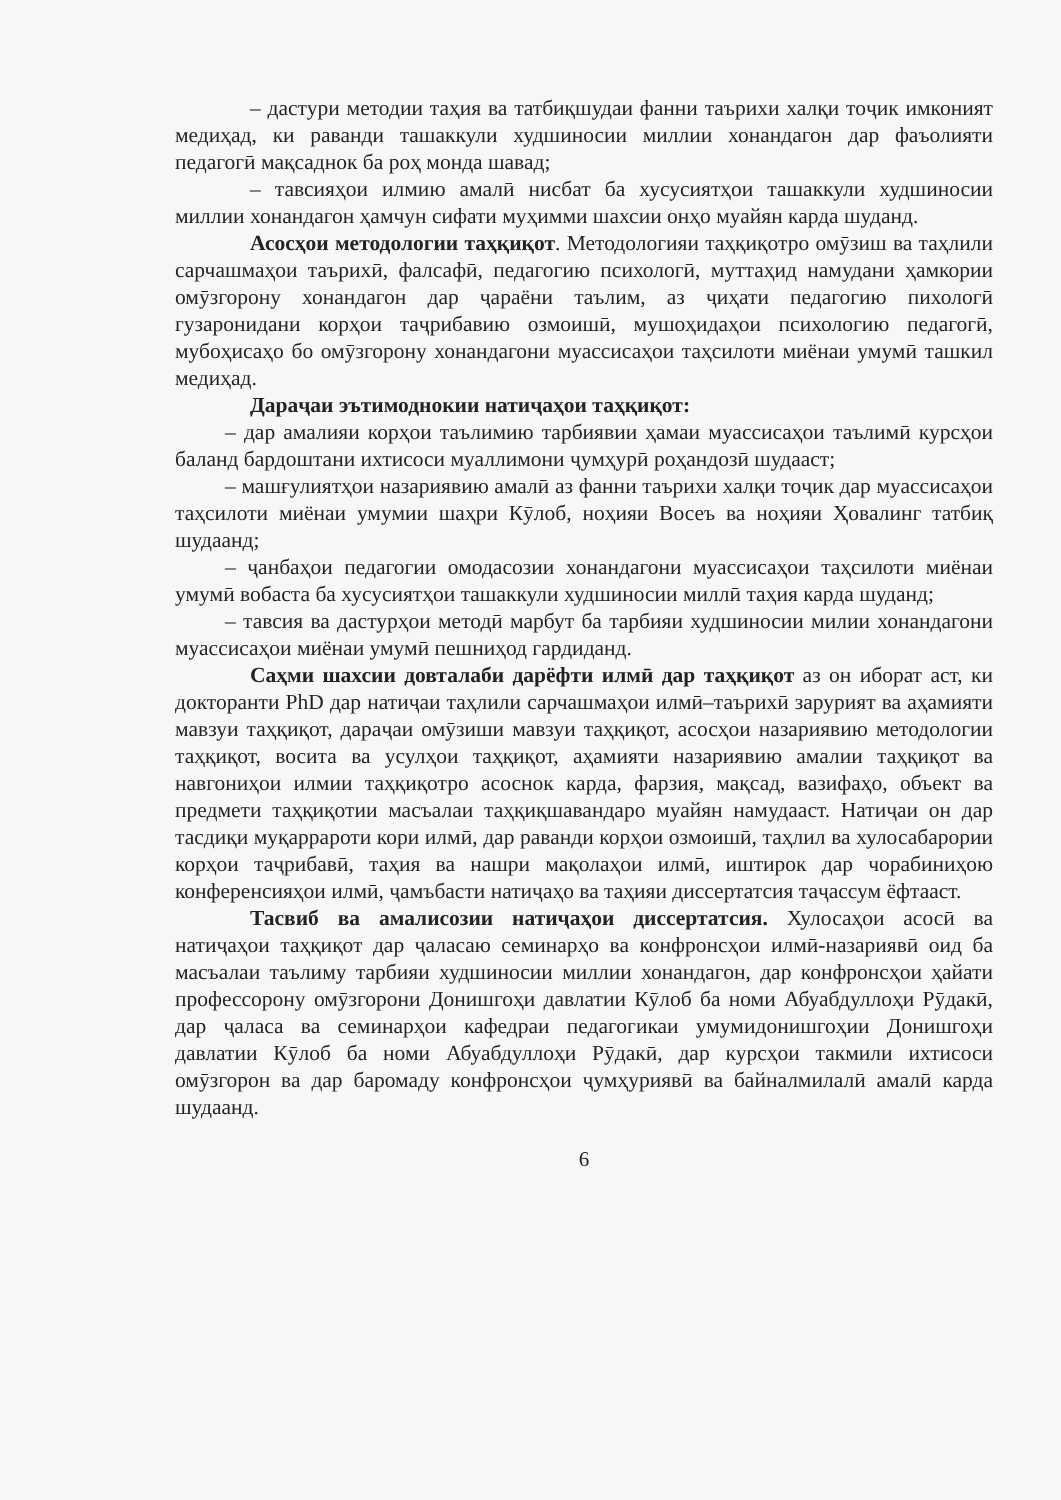– дастури методии таҳия ва татбиқшудаи фанни таърихи халқи тоҷик имконият медиҳад, ки раванди ташаккули худшиносии миллии хонандагон дар фаъолияти педагогӣ мақсаднок ба роҳ монда шавад;
– тавсияҳои илмию амалӣ нисбат ба хусусиятҳои ташаккули худшиносии миллии хонандагон ҳамчун сифати муҳимми шахсии онҳо муайян карда шуданд.
Асосҳои методологии таҳқиқот. Методологияи таҳқиқотро омӯзиш ва таҳлили сарчашмаҳои таърихӣ, фалсафӣ, педагогию психологӣ, муттаҳид намудани ҳамкории омӯзгорону хонандагон дар ҷараёни таълим, аз ҷиҳати педагогию пихологӣ гузаронидани корҳои таҷрибавию озмоишӣ, мушоҳидаҳои психологию педагогӣ, мубоҳисаҳо бо омӯзгорону хонандагони муассисаҳои таҳсилоти миёнаи умумӣ ташкил медиҳад.
Дараҷаи эътимоднокии натиҷаҳои таҳқиқот:
– дар амалияи корҳои таълимию тарбиявии ҳамаи муассисаҳои таълимӣ курсҳои баланд бардоштани ихтисоси муаллимони ҷумҳурӣ роҳандозӣ шудааст;
– машғулиятҳои назариявию амалӣ аз фанни таърихи халқи тоҷик дар муассисаҳои таҳсилоти миёнаи умумии шаҳри Кӯлоб, ноҳияи Восеъ ва ноҳияи Ҳовалинг татбиқ шудаанд;
– ҷанбаҳои педагогии омодасозии хонандагони муассисаҳои таҳсилоти миёнаи умумӣ вобаста ба хусусиятҳои ташаккули худшиносии миллӣ таҳия карда шуданд;
– тавсия ва дастурҳои методӣ марбут ба тарбияи худшиносии милии хонандагони муассисаҳои миёнаи умумӣ пешниҳод гардиданд.
Саҳми шахсии довталаби дарёфти илмӣ дар таҳқиқот аз он иборат аст, ки докторанти PhD дар натиҷаи таҳлили сарчашмаҳои илмӣ–таърихӣ зарурият ва аҳамияти мавзуи таҳқиқот, дараҷаи омӯзиши мавзуи таҳқиқот, асосҳои назариявию методологии таҳқиқот, восита ва усулҳои таҳқиқот, аҳамияти назариявию амалии таҳқиқот ва навгониҳои илмии таҳқиқотро асоснок карда, фарзия, мақсад, вазифаҳо, объект ва предмети таҳқиқотии масъалаи таҳқиқшавандаро муайян намудааст. Натиҷаи он дар тасдиқи муқаррароти кори илмӣ, дар раванди корҳои озмоишӣ, таҳлил ва хулосабарории корҳои таҷрибавӣ, таҳия ва нашри мақолаҳои илмӣ, иштирок дар чорабиниҳою конференсияҳои илмӣ, ҷамъбасти натиҷаҳо ва таҳияи диссертатсия таҷассум ёфтааст.
Тасвиб ва амалисозии натиҷаҳои диссертатсия. Хулосаҳои асосӣ ва натиҷаҳои таҳқиқот дар ҷаласаю семинарҳо ва конфронсҳои илмӣ-назариявӣ оид ба масъалаи таълиму тарбияи худшиносии миллии хонандагон, дар конфронсҳои ҳайати профессорону омӯзгорони Донишгоҳи давлатии Кӯлоб ба номи Абуабдуллоҳи Рӯдакӣ, дар ҷаласа ва семинарҳои кафедраи педагогикаи умумидонишгоҳии Донишгоҳи давлатии Кӯлоб ба номи Абуабдуллоҳи Рӯдакӣ, дар курсҳои такмили ихтисоси омӯзгорон ва дар баромаду конфронсҳои ҷумҳуриявӣ ва байналмилалӣ амалӣ карда шудаанд.
6